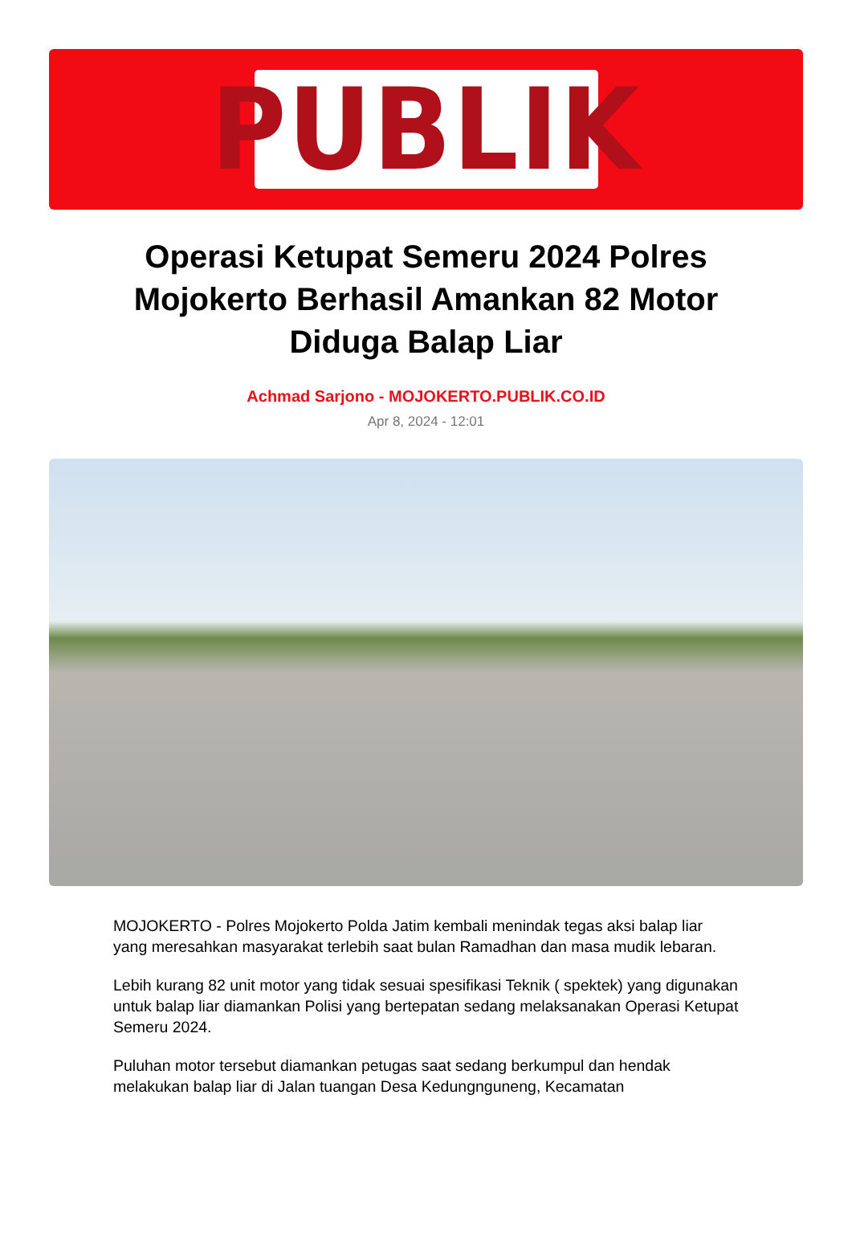PUBLIK
Operasi Ketupat Semeru 2024 Polres Mojokerto Berhasil Amankan 82 Motor Diduga Balap Liar
Achmad Sarjono - MOJOKERTO.PUBLIK.CO.ID
Apr 8, 2024 - 12:01
MOJOKERTO - Polres Mojokerto Polda Jatim kembali menindak tegas aksi balap liar yang meresahkan masyarakat terlebih saat bulan Ramadhan dan masa mudik lebaran.
Lebih kurang 82 unit motor yang tidak sesuai spesifikasi Teknik ( spektek) yang digunakan untuk balap liar diamankan Polisi yang bertepatan sedang melaksanakan Operasi Ketupat Semeru 2024.
Puluhan motor tersebut diamankan petugas saat sedang berkumpul dan hendak melakukan balap liar di Jalan tuangan Desa Kedungnguneng, Kecamatan